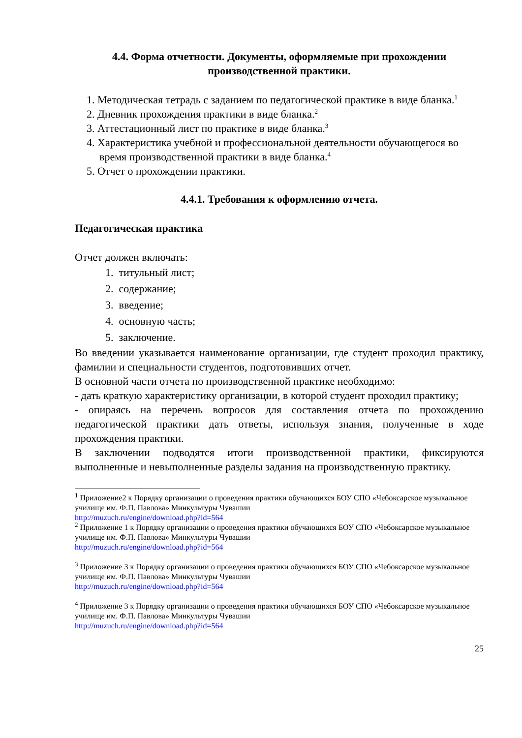4.4. Форма отчетности. Документы, оформляемые при прохождении производственной практики.
1. Методическая тетрадь с заданием по педагогической практике в виде бланка.<sup>1</sup>
2. Дневник прохождения практики в виде бланка.<sup>2</sup>
3. Аттестационный лист по практике в виде бланка.<sup>3</sup>
4. Характеристика учебной и профессиональной деятельности обучающегося во время производственной практики в виде бланка.<sup>4</sup>
5. Отчет о прохождении практики.
4.4.1. Требования к оформлению отчета.
Педагогическая практика
Отчет должен включать:
1. титульный лист;
2. содержание;
3. введение;
4. основную часть;
5. заключение.
Во введении указывается наименование организации, где студент проходил практику, фамилии и специальности студентов, подготовивших отчет.
В основной части отчета по производственной практике необходимо:
- дать краткую характеристику организации, в которой студент проходил практику;
- опираясь на перечень вопросов для составления отчета по прохождению педагогической практики дать ответы, используя знания, полученные в ходе прохождения практики.
В заключении подводятся итоги производственной практики, фиксируются выполненные и невыполненные разделы задания на производственную практику.
<sup>1</sup> Приложение2 к Порядку организации о проведения практики обучающихся БОУ СПО «Чебоксарское музыкальное училище им. Ф.П. Павлова» Минкультуры Чувашии
http://muzuch.ru/engine/download.php?id=564
<sup>2</sup> Приложение 1 к Порядку организации о проведения практики обучающихся БОУ СПО «Чебоксарское музыкальное училище им. Ф.П. Павлова» Минкультуры Чувашии
http://muzuch.ru/engine/download.php?id=564
<sup>3</sup> Приложение 3 к Порядку организации о проведения практики обучающихся БОУ СПО «Чебоксарское музыкальное училище им. Ф.П. Павлова» Минкультуры Чувашии
http://muzuch.ru/engine/download.php?id=564
<sup>4</sup> Приложение 3 к Порядку организации о проведения практики обучающихся БОУ СПО «Чебоксарское музыкальное училище им. Ф.П. Павлова» Минкультуры Чувашии
http://muzuch.ru/engine/download.php?id=564
25